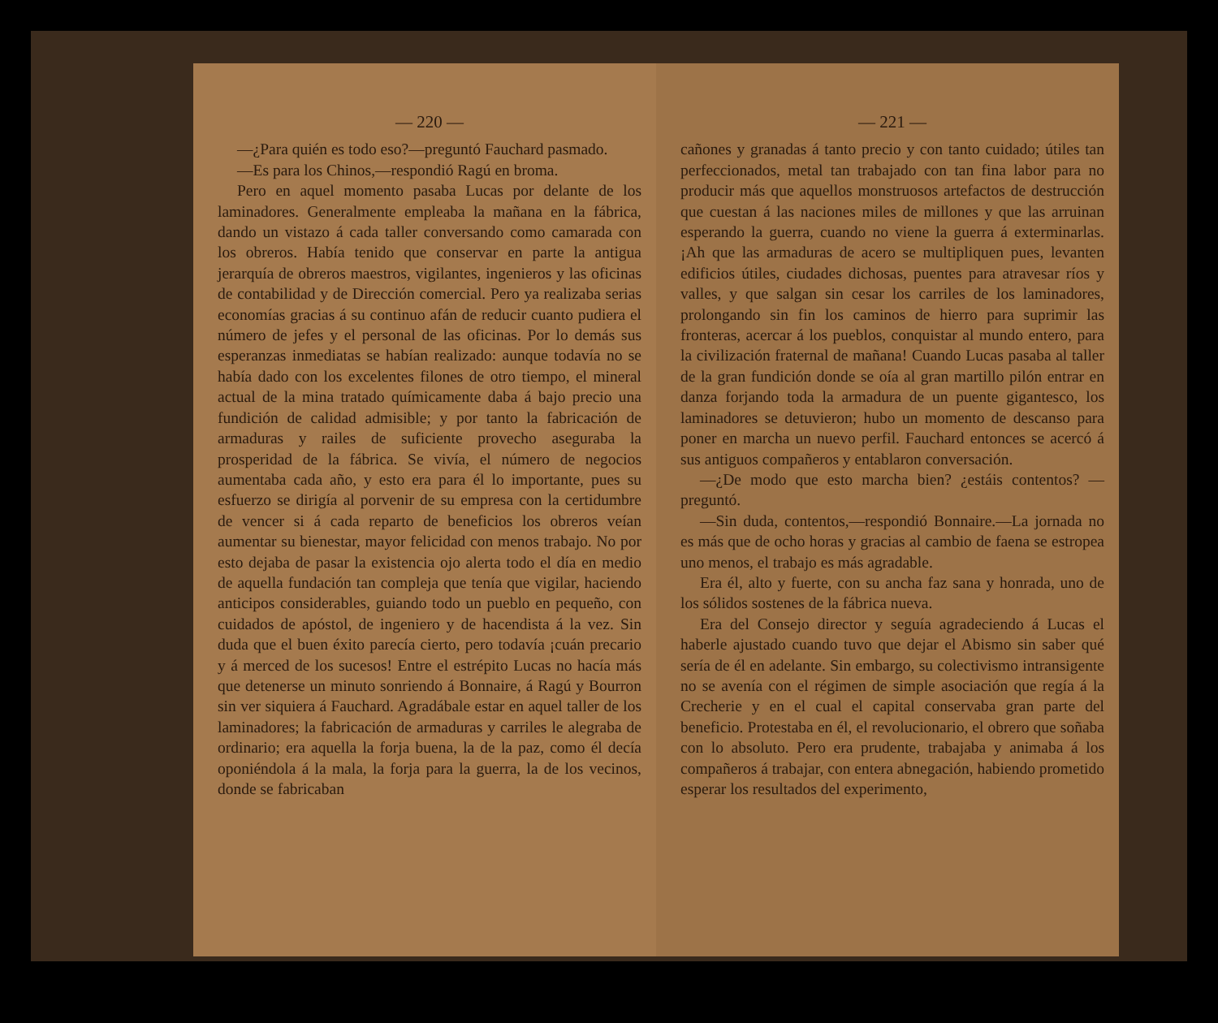— 220 —
—¿Para quién es todo eso?—preguntó Fauchard pasmado.
—Es para los Chinos,—respondió Ragú en broma.
Pero en aquel momento pasaba Lucas por delante de los laminadores. Generalmente empleaba la mañana en la fábrica, dando un vistazo á cada taller conversando como camarada con los obreros. Había tenido que conservar en parte la antigua jerarquía de obreros maestros, vigilantes, ingenieros y las oficinas de contabilidad y de Dirección comercial. Pero ya realizaba serias economías gracias á su continuo afán de reducir cuanto pudiera el número de jefes y el personal de las oficinas. Por lo demás sus esperanzas inmediatas se habían realizado: aunque todavía no se había dado con los excelentes filones de otro tiempo, el mineral actual de la mina tratado químicamente daba á bajo precio una fundición de calidad admisible; y por tanto la fabricación de armaduras y railes de suficiente provecho aseguraba la prosperidad de la fábrica. Se vivía, el número de negocios aumentaba cada año, y esto era para él lo importante, pues su esfuerzo se dirigía al porvenir de su empresa con la certidumbre de vencer si á cada reparto de beneficios los obreros veían aumentar su bienestar, mayor felicidad con menos trabajo. No por esto dejaba de pasar la existencia ojo alerta todo el día en medio de aquella fundación tan compleja que tenía que vigilar, haciendo anticipos considerables, guiando todo un pueblo en pequeño, con cuidados de apóstol, de ingeniero y de hacendista á la vez. Sin duda que el buen éxito parecía cierto, pero todavía ¡cuán precario y á merced de los sucesos! Entre el estrépito Lucas no hacía más que detenerse un minuto sonriendo á Bonnaire, á Ragú y Bourron sin ver siquiera á Fauchard. Agradábale estar en aquel taller de los laminadores; la fabricación de armaduras y carriles le alegraba de ordinario; era aquella la forja buena, la de la paz, como él decía oponiéndola á la mala, la forja para la guerra, la de los vecinos, donde se fabricaban
— 221 —
cañones y granadas á tanto precio y con tanto cuidado; útiles tan perfeccionados, metal tan trabajado con tan fina labor para no producir más que aquellos monstruosos artefactos de destrucción que cuestan á las naciones miles de millones y que las arruinan esperando la guerra, cuando no viene la guerra á exterminarlas. ¡Ah que las armaduras de acero se multipliquen pues, levanten edificios útiles, ciudades dichosas, puentes para atravesar ríos y valles, y que salgan sin cesar los carriles de los laminadores, prolongando sin fin los caminos de hierro para suprimir las fronteras, acercar á los pueblos, conquistar al mundo entero, para la civilización fraternal de mañana! Cuando Lucas pasaba al taller de la gran fundición donde se oía al gran martillo pilón entrar en danza forjando toda la armadura de un puente gigantesco, los laminadores se detuvieron; hubo un momento de descanso para poner en marcha un nuevo perfil. Fauchard entonces se acercó á sus antiguos compañeros y entablaron conversación.
—¿De modo que esto marcha bien? ¿estáis contentos? —preguntó.
—Sin duda, contentos,—respondió Bonnaire.—La jornada no es más que de ocho horas y gracias al cambio de faena se estropea uno menos, el trabajo es más agradable.
Era él, alto y fuerte, con su ancha faz sana y honrada, uno de los sólidos sostenes de la fábrica nueva.
Era del Consejo director y seguía agradeciendo á Lucas el haberle ajustado cuando tuvo que dejar el Abismo sin saber qué sería de él en adelante. Sin embargo, su colectivismo intransigente no se avenía con el régimen de simple asociación que regía á la Crecherie y en el cual el capital conservaba gran parte del beneficio. Protestaba en él, el revolucionario, el obrero que soñaba con lo absoluto. Pero era prudente, trabajaba y animaba á los compañeros á trabajar, con entera abnegación, habiendo prometido esperar los resultados del experimento,